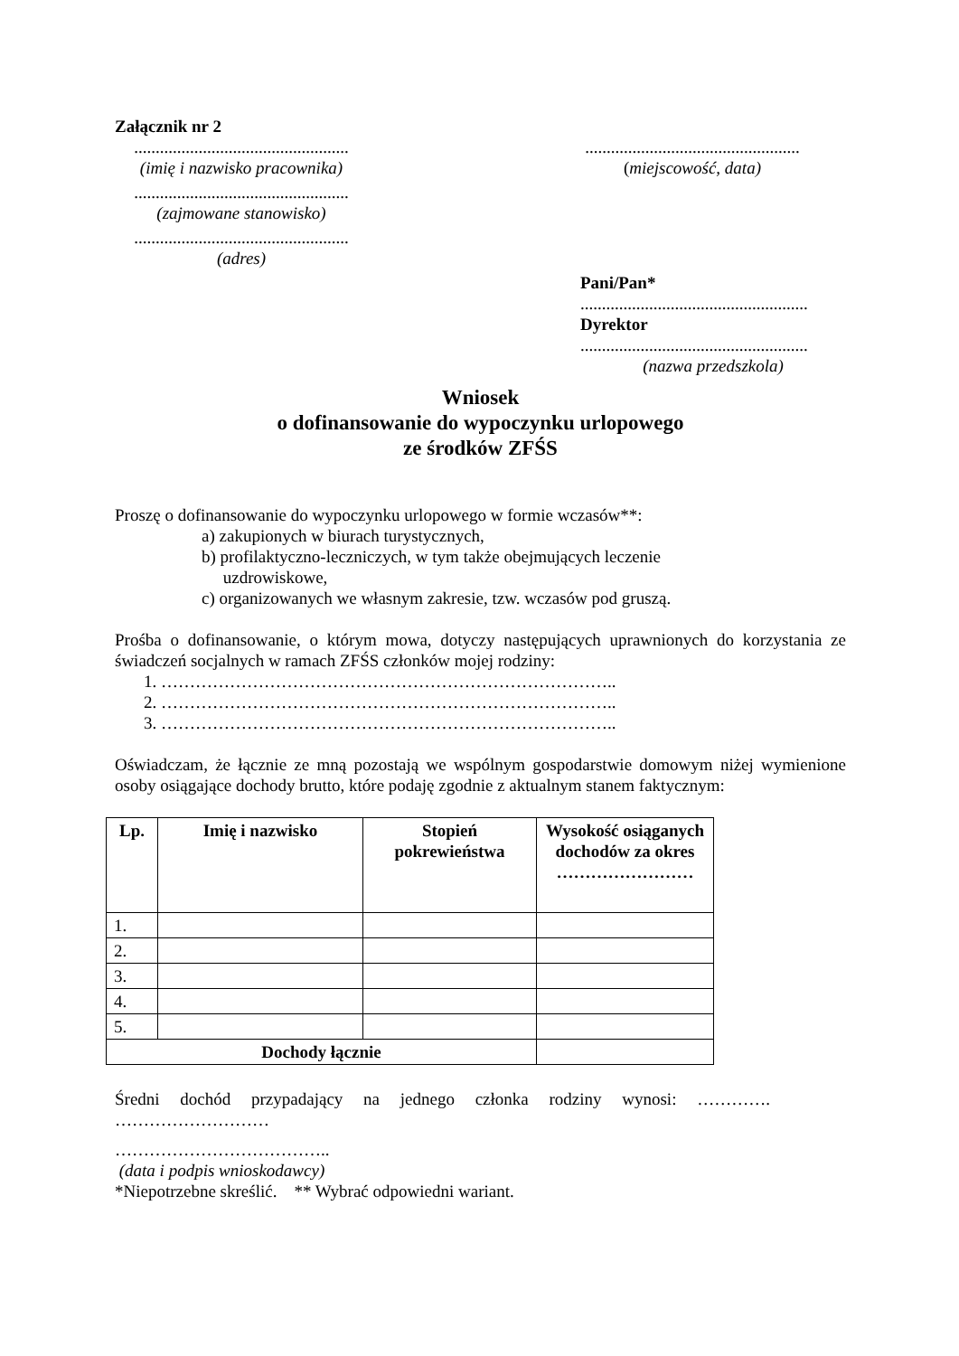Załącznik nr 2
..................................................
(imię i nazwisko pracownika)
..................................................
(miejscowość, data)
..................................................
(zajmowane stanowisko)
..................................................
(adres)
Pani/Pan*
.....................................................
Dyrektor
.....................................................
(nazwa przedszkola)
Wniosek
o dofinansowanie do wypoczynku urlopowego
ze środków ZFŚS
Proszę o dofinansowanie do wypoczynku urlopowego w formie wczasów**:
a) zakupionych w biurach turystycznych,
b) profilaktyczno-leczniczych, w tym także obejmujących leczenie
uzdrowiskowe,
c) organizowanych we własnym zakresie, tzw. wczasów pod gruszą.
Prośba o dofinansowanie, o którym mowa, dotyczy następujących uprawnionych do korzystania ze świadczeń socjalnych w ramach ZFŚS członków mojej rodziny:
1. ……………………………………………………………………..
2. ……………………………………………………………………..
3. ……………………………………………………………………..
Oświadczam, że łącznie ze mną pozostają we wspólnym gospodarstwie domowym niżej wymienione osoby osiągające dochody brutto, które podaję zgodnie z aktualnym stanem faktycznym:
| Lp. | Imię i nazwisko | Stopień pokrewieństwa | Wysokość osiąganych dochodów za okres …………………… |
| --- | --- | --- | --- |
| 1. | | | |
| 2. | | | |
| 3. | | | |
| 4. | | | |
| 5. | | | |
| Dochody łącznie | | | |
Średni dochód przypadający na jednego członka rodziny wynosi: ………….
………………………
………………………………..
(data i podpis wnioskodawcy)
*Niepotrzebne skreślić. ** Wybrać odpowiedni wariant.